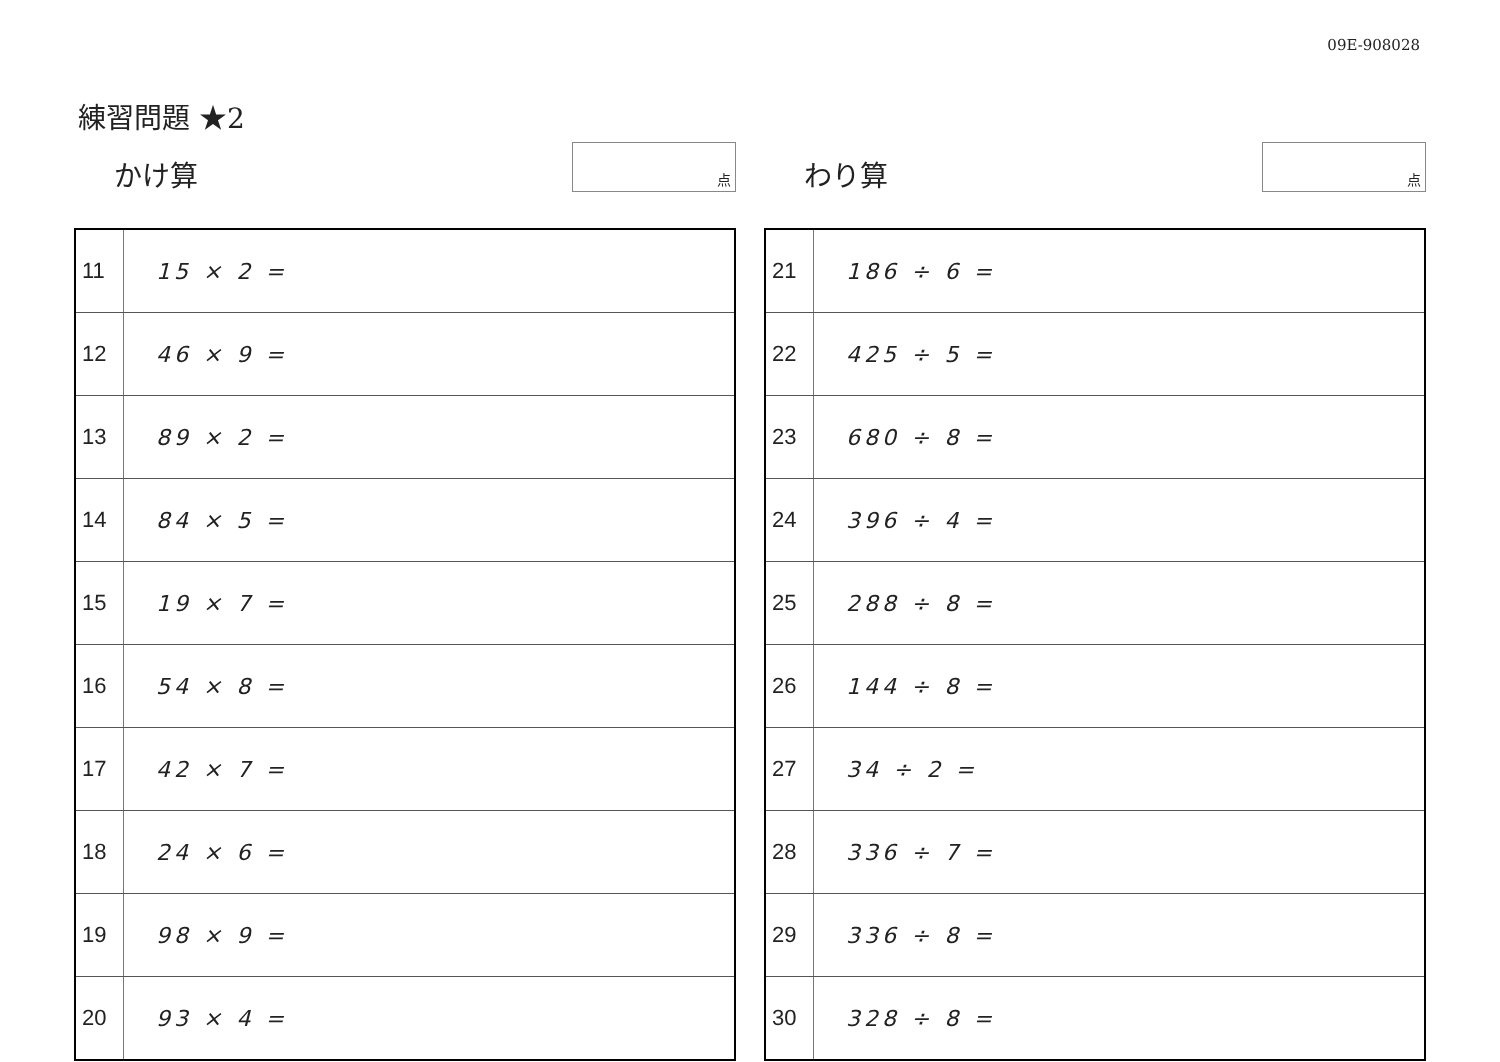09E-908028
練習問題 ★2
かけ算
点
| 11 | 15 × 2 = |
| 12 | 46 × 9 = |
| 13 | 89 × 2 = |
| 14 | 84 × 5 = |
| 15 | 19 × 7 = |
| 16 | 54 × 8 = |
| 17 | 42 × 7 = |
| 18 | 24 × 6 = |
| 19 | 98 × 9 = |
| 20 | 93 × 4 = |
わり算
点
| 21 | 186 ÷ 6 = |
| 22 | 425 ÷ 5 = |
| 23 | 680 ÷ 8 = |
| 24 | 396 ÷ 4 = |
| 25 | 288 ÷ 8 = |
| 26 | 144 ÷ 8 = |
| 27 | 34 ÷ 2 = |
| 28 | 336 ÷ 7 = |
| 29 | 336 ÷ 8 = |
| 30 | 328 ÷ 8 = |